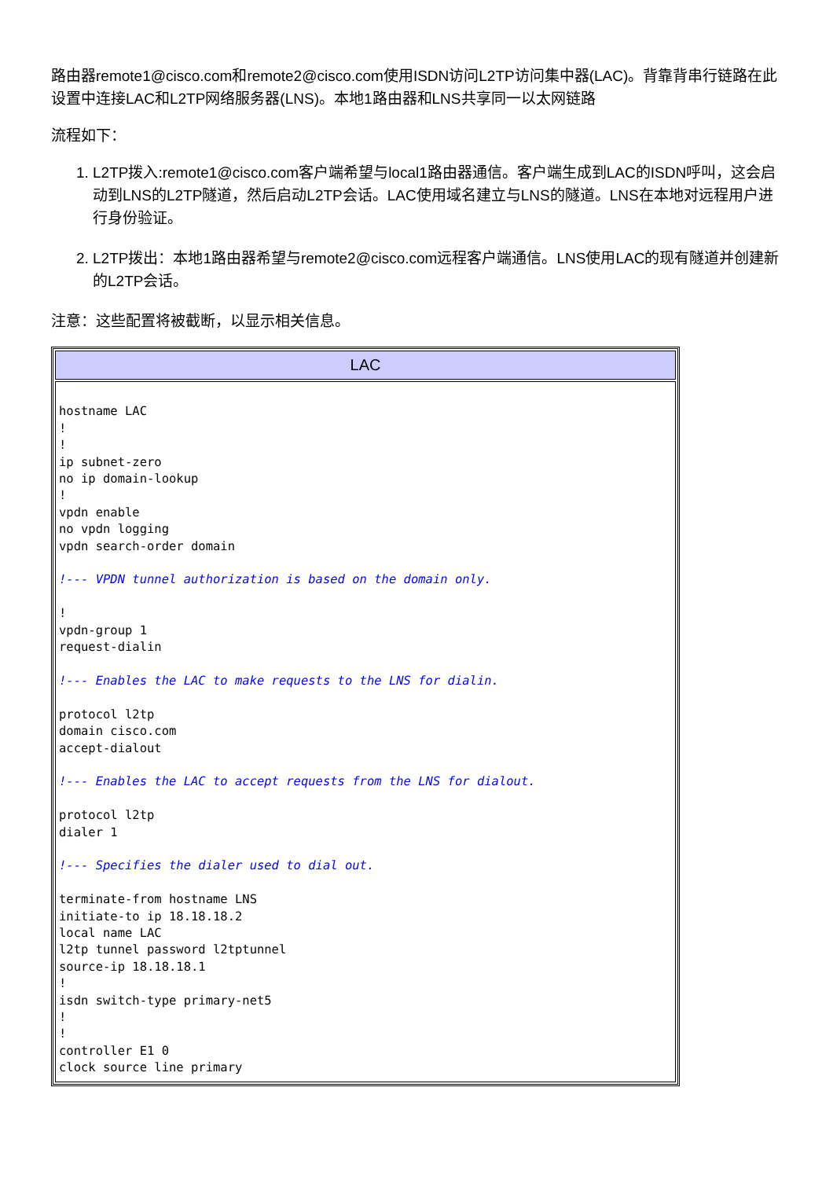路由器remote1@cisco.com和remote2@cisco.com使用ISDN访问L2TP访问集中器(LAC)。背靠背串行链路在此设置中连接LAC和L2TP网络服务器(LNS)。本地1路由器和LNS共享同一以太网链路
流程如下：
1. L2TP拨入:remote1@cisco.com客户端希望与local1路由器通信。客户端生成到LAC的ISDN呼叫，这会启动到LNS的L2TP隧道，然后启动L2TP会话。LAC使用域名建立与LNS的隧道。LNS在本地对远程用户进行身份验证。
2. L2TP拨出：本地1路由器希望与remote2@cisco.com远程客户端通信。LNS使用LAC的现有隧道并创建新的L2TP会话。
注意：这些配置将被截断，以显示相关信息。
| LAC |
| --- |
| hostname LAC ! ! ip subnet-zero no ip domain-lookup ! vpdn enable no vpdn logging vpdn search-order domain !--- VPDN tunnel authorization is based on the domain only. ! vpdn-group 1 request-dialin !--- Enables the LAC to make requests to the LNS for dialin. protocol l2tp domain cisco.com accept-dialout !--- Enables the LAC to accept requests from the LNS for dialout. protocol l2tp dialer 1 !--- Specifies the dialer used to dial out. terminate-from hostname LNS initiate-to ip 18.18.18.2 local name LAC l2tp tunnel password l2tptunnel source-ip 18.18.18.1 ! isdn switch-type primary-net5 ! ! controller E1 0 clock source line primary |